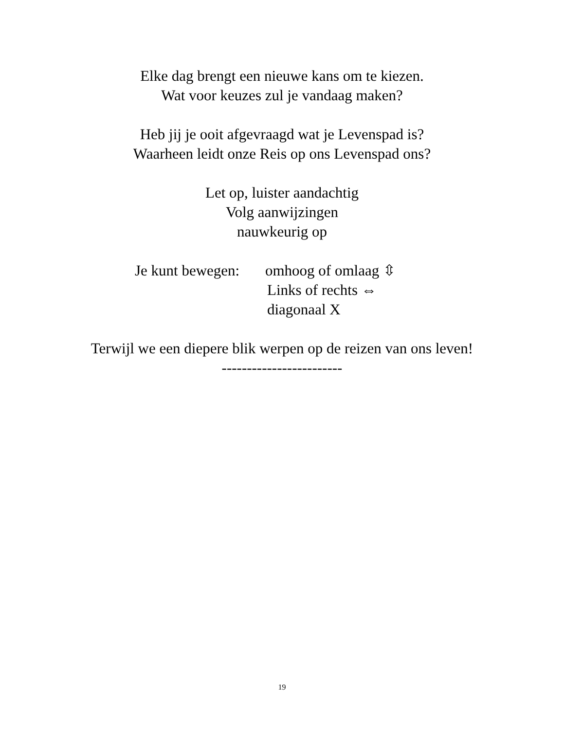Elke dag brengt een nieuwe kans om te kiezen.
Wat voor keuzes zul je vandaag maken?
Heb jij je ooit afgevraagd wat je Levenspad is?
Waarheen leidt onze Reis op ons Levenspad ons?
Let op, luister aandachtig
Volg aanwijzingen
nauwkeurig op
Je kunt bewegen:
omhoog of omlaag ⇳
Links of rechts ⇔
diagonaal X
Terwijl we een diepere blik werpen op de reizen van ons leven!
------------------------
19